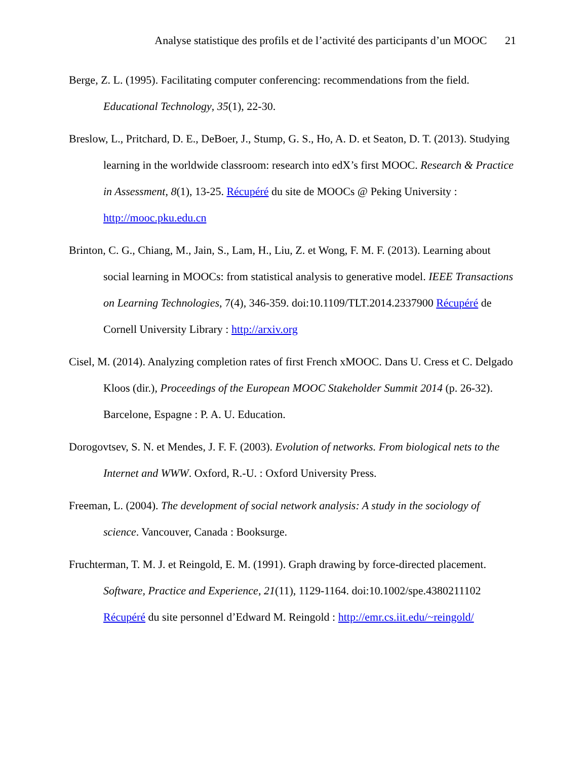Analyse statistique des profils et de l’activité des participants d’un MOOC 21
Berge, Z. L. (1995). Facilitating computer conferencing: recommendations from the field. Educational Technology, 35(1), 22-30.
Breslow, L., Pritchard, D. E., DeBoer, J., Stump, G. S., Ho, A. D. et Seaton, D. T. (2013). Studying learning in the worldwide classroom: research into edX’s first MOOC. Research & Practice in Assessment, 8(1), 13-25. Récupéré du site de MOOCs @ Peking University : http://mooc.pku.edu.cn
Brinton, C. G., Chiang, M., Jain, S., Lam, H., Liu, Z. et Wong, F. M. F. (2013). Learning about social learning in MOOCs: from statistical analysis to generative model. IEEE Transactions on Learning Technologies, 7(4), 346-359. doi:10.1109/TLT.2014.2337900 Récupéré de Cornell University Library : http://arxiv.org
Cisel, M. (2014). Analyzing completion rates of first French xMOOC. Dans U. Cress et C. Delgado Kloos (dir.), Proceedings of the European MOOC Stakeholder Summit 2014 (p. 26-32). Barcelone, Espagne : P. A. U. Education.
Dorogovtsev, S. N. et Mendes, J. F. F. (2003). Evolution of networks. From biological nets to the Internet and WWW. Oxford, R.-U. : Oxford University Press.
Freeman, L. (2004). The development of social network analysis: A study in the sociology of science. Vancouver, Canada : Booksurge.
Fruchterman, T. M. J. et Reingold, E. M. (1991). Graph drawing by force-directed placement. Software, Practice and Experience, 21(11), 1129-1164. doi:10.1002/spe.4380211102 Récupéré du site personnel d’Edward M. Reingold : http://emr.cs.iit.edu/~reingold/